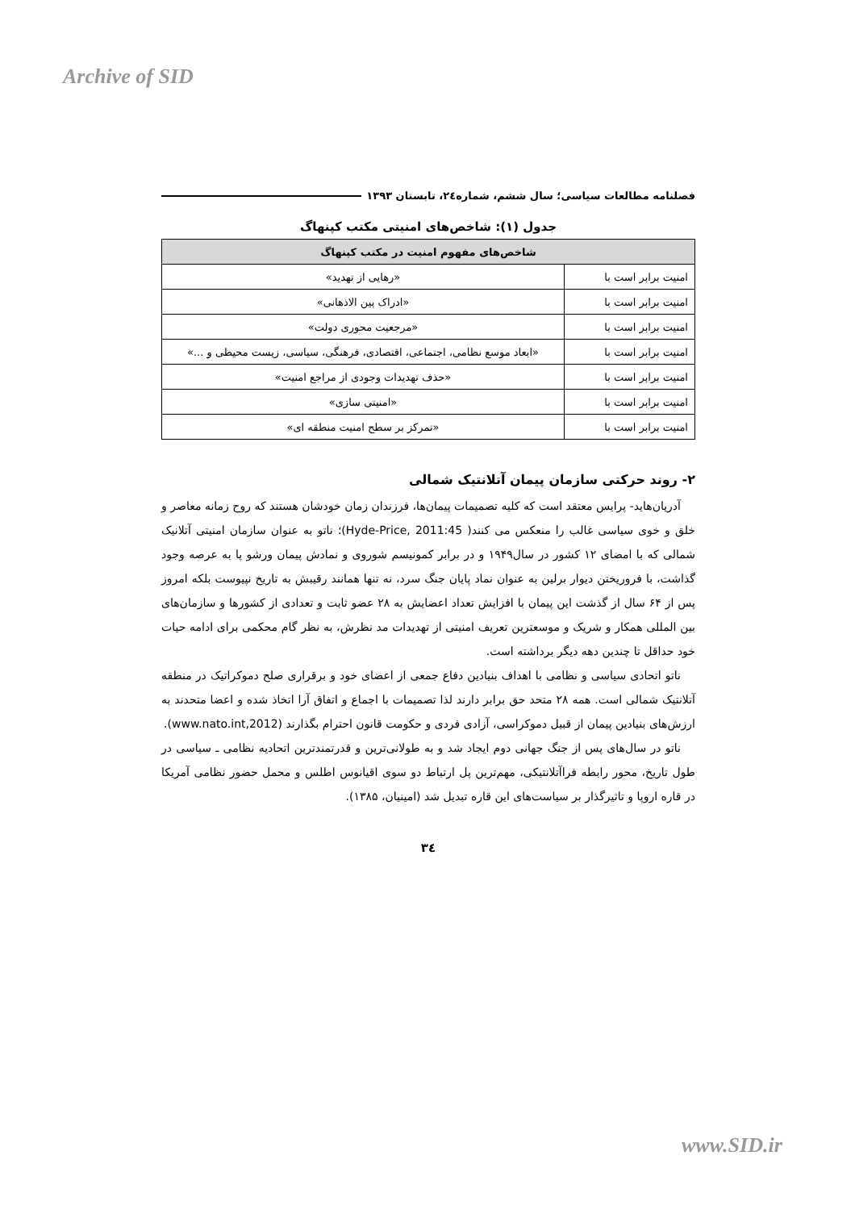Archive of SID
فصلنامه مطالعات سیاسی؛ سال ششم، شماره٢٤، تابستان ١٣٩٣
جدول (١): شاخص‌های امنیتی مکتب کپنهاگ
| شاخص‌های مفهوم امنیت در مکتب کپنهاگ | |
| --- | --- |
| امنیت برابر است با | «رهایی از تهدید» |
| امنیت برابر است با | «ادراک بین الاذهانی» |
| امنیت برابر است با | «مرجعیت محوری دولت» |
| امنیت برابر است با | «ابعاد موسع نظامی، اجتماعی، اقتصادی، فرهنگی، سیاسی، زیست محیطی و ...» |
| امنیت برابر است با | «حذف تهدیدات وجودی از مراجع امنیت» |
| امنیت برابر است با | «امنیتی سازی» |
| امنیت برابر است با | «تمرکز بر سطح امنیت منطقه ای» |
٢- روند حرکتی سازمان پیمان آتلانتیک شمالی
آدریان‌هاید- پرایس معتقد است که کلیه تصمیمات پیمان‌ها، فرزندان زمان خودشان هستند که روح زمانه معاصر و خلق و خوی سیاسی غالب را منعکس می کنند( Hyde-Price, 2011:45)؛ ناتو به عنوان سازمان امنیتی آتلانیک شمالی که با امضای ١٢ کشور در سال١٩۴٩ و در برابر کمونیسم شوروی و نمادش پیمان ورشو پا به عرصه وجود گذاشت، با فروریختن دیوار برلین به عنوان نماد پایان جنگ سرد، نه تنها همانند رقیبش به تاریخ نپیوست بلکه امروز پس از ۶۴ سال از گذشت این پیمان با افزایش تعداد اعضایش به ٢٨ عضو ثابت و تعدادی از کشورها و سازمان‌های بین المللی همکار و شریک و موسعترین تعریف امنیتی از تهدیدات مد نظرش، به نظر گام محکمی برای ادامه حیات خود حداقل تا چندین دهه دیگر برداشته است.
ناتو اتحادی سیاسی و نظامی با اهداف بنیادین دفاع جمعی از اعضای خود و برقراری صلح دموکراتیک در منطقه آتلانتیک شمالی است. همه ٢٨ متحد حق برابر دارند لذا تصمیمات با اجماع و اتفاق آرا اتخاذ شده و اعضا متحدند به ارزش‌های بنیادین پیمان از قبیل دموکراسی، آزادی فردی و حکومت قانون احترام بگذارند (www.nato.int,2012).
ناتو در سال‌های پس از جنگ جهانی دوم ایجاد شد و به طولانی‌ترین و قدرتمندترین اتحادیه نظامی ـ سیاسی در طول تاریخ، محور رابطه فراآتلانتیکی، مهم‌ترین پل ارتباط دو سوی اقیانوس اطلس و محمل حضور نظامی آمریکا در قاره اروپا و تاثیرگذار بر سیاست‌های این قاره تبدیل شد (امینیان، ١٣٨۵).
٣٤
www.SID.ir